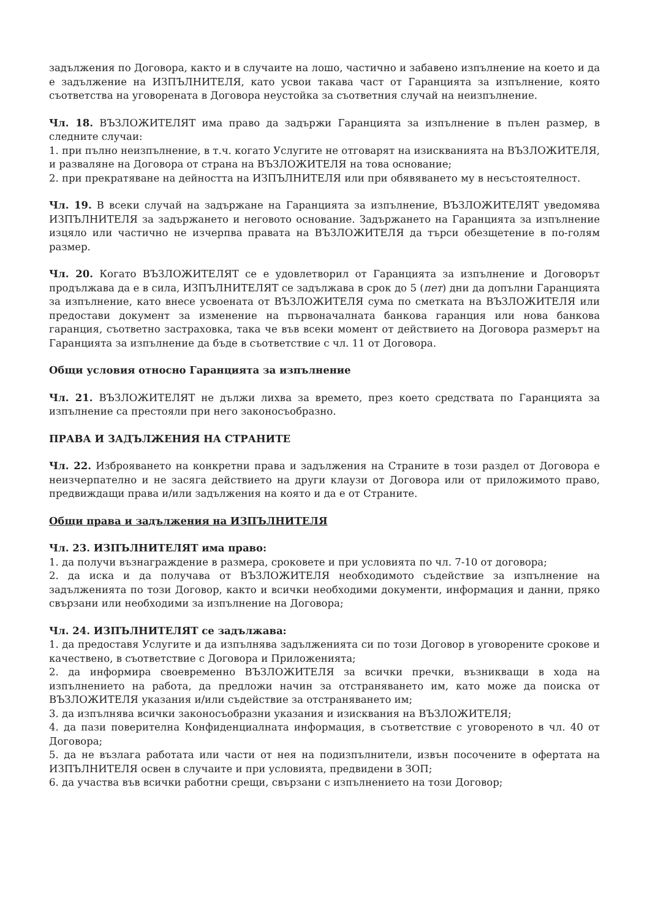задължения по Договора, както и в случаите на лошо, частично и забавено изпълнение на което и да е задължение на ИЗПЪЛНИТЕЛЯ, като усвои такава част от Гаранцията за изпълнение, която съответства на уговорената в Договора неустойка за съответния случай на неизпълнение.
Чл. 18. ВЪЗЛОЖИТЕЛЯТ има право да задържи Гаранцията за изпълнение в пълен размер, в следните случаи:
1. при пълно неизпълнение, в т.ч. когато Услугите не отговарят на изискванията на ВЪЗЛОЖИТЕЛЯ, и разваляне на Договора от страна на ВЪЗЛОЖИТЕЛЯ на това основание;
2. при прекратяване на дейността на ИЗПЪЛНИТЕЛЯ или при обявяването му в несъстоятелност.
Чл. 19. В всеки случай на задържане на Гаранцията за изпълнение, ВЪЗЛОЖИТЕЛЯТ уведомява ИЗПЪЛНИТЕЛЯ за задържането и неговото основание. Задържането на Гаранцията за изпълнение изцяло или частично не изчерпва правата на ВЪЗЛОЖИТЕЛЯ да търси обезщетение в по-голям размер.
Чл. 20. Когато ВЪЗЛОЖИТЕЛЯТ се е удовлетворил от Гаранцията за изпълнение и Договорът продължава да е в сила, ИЗПЪЛНИТЕЛЯТ се задължава в срок до 5 (пет) дни да допълни Гаранцията за изпълнение, като внесе усвоената от ВЪЗЛОЖИТЕЛЯ сума по сметката на ВЪЗЛОЖИТЕЛЯ или предостави документ за изменение на първоначалната банкова гаранция или нова банкова гаранция, съответно застраховка, така че във всеки момент от действието на Договора размерът на Гаранцията за изпълнение да бъде в съответствие с чл. 11 от Договора.
Общи условия относно Гаранцията за изпълнение
Чл. 21. ВЪЗЛОЖИТЕЛЯТ не дължи лихва за времето, през което средствата по Гаранцията за изпълнение са престояли при него законосъобразно.
ПРАВА И ЗАДЪЛЖЕНИЯ НА СТРАНИТЕ
Чл. 22. Изброяването на конкретни права и задължения на Страните в този раздел от Договора е неизчерпателно и не засяга действието на други клаузи от Договора или от приложимото право, предвиждащи права и/или задължения на която и да е от Страните.
Общи права и задължения на ИЗПЪЛНИТЕЛЯ
Чл. 23. ИЗПЪЛНИТЕЛЯТ има право:
1. да получи възнаграждение в размера, сроковете и при условията по чл. 7-10 от договора;
2. да иска и да получава от ВЪЗЛОЖИТЕЛЯ необходимото съдействие за изпълнение на задълженията по този Договор, както и всички необходими документи, информация и данни, пряко свързани или необходими за изпълнение на Договора;
Чл. 24. ИЗПЪЛНИТЕЛЯТ се задължава:
1. да предоставя Услугите и да изпълнява задълженията си по този Договор в уговорените срокове и качествено, в съответствие с Договора и Приложенията;
2. да информира своевременно ВЪЗЛОЖИТЕЛЯ за всички пречки, възникващи в хода на изпълнението на работа, да предложи начин за отстраняването им, като може да поиска от ВЪЗЛОЖИТЕЛЯ указания и/или съдействие за отстраняването им;
3. да изпълнява всички законосъобразни указания и изисквания на ВЪЗЛОЖИТЕЛЯ;
4. да пази поверителна Конфиденциалната информация, в съответствие с уговореното в чл. 40 от Договора;
5. да не възлага работата или части от нея на подизпълнители, извън посочените в офертата на ИЗПЪЛНИТЕЛЯ освен в случаите и при условията, предвидени в ЗОП;
6. да участва във всички работни срещи, свързани с изпълнението на този Договор;